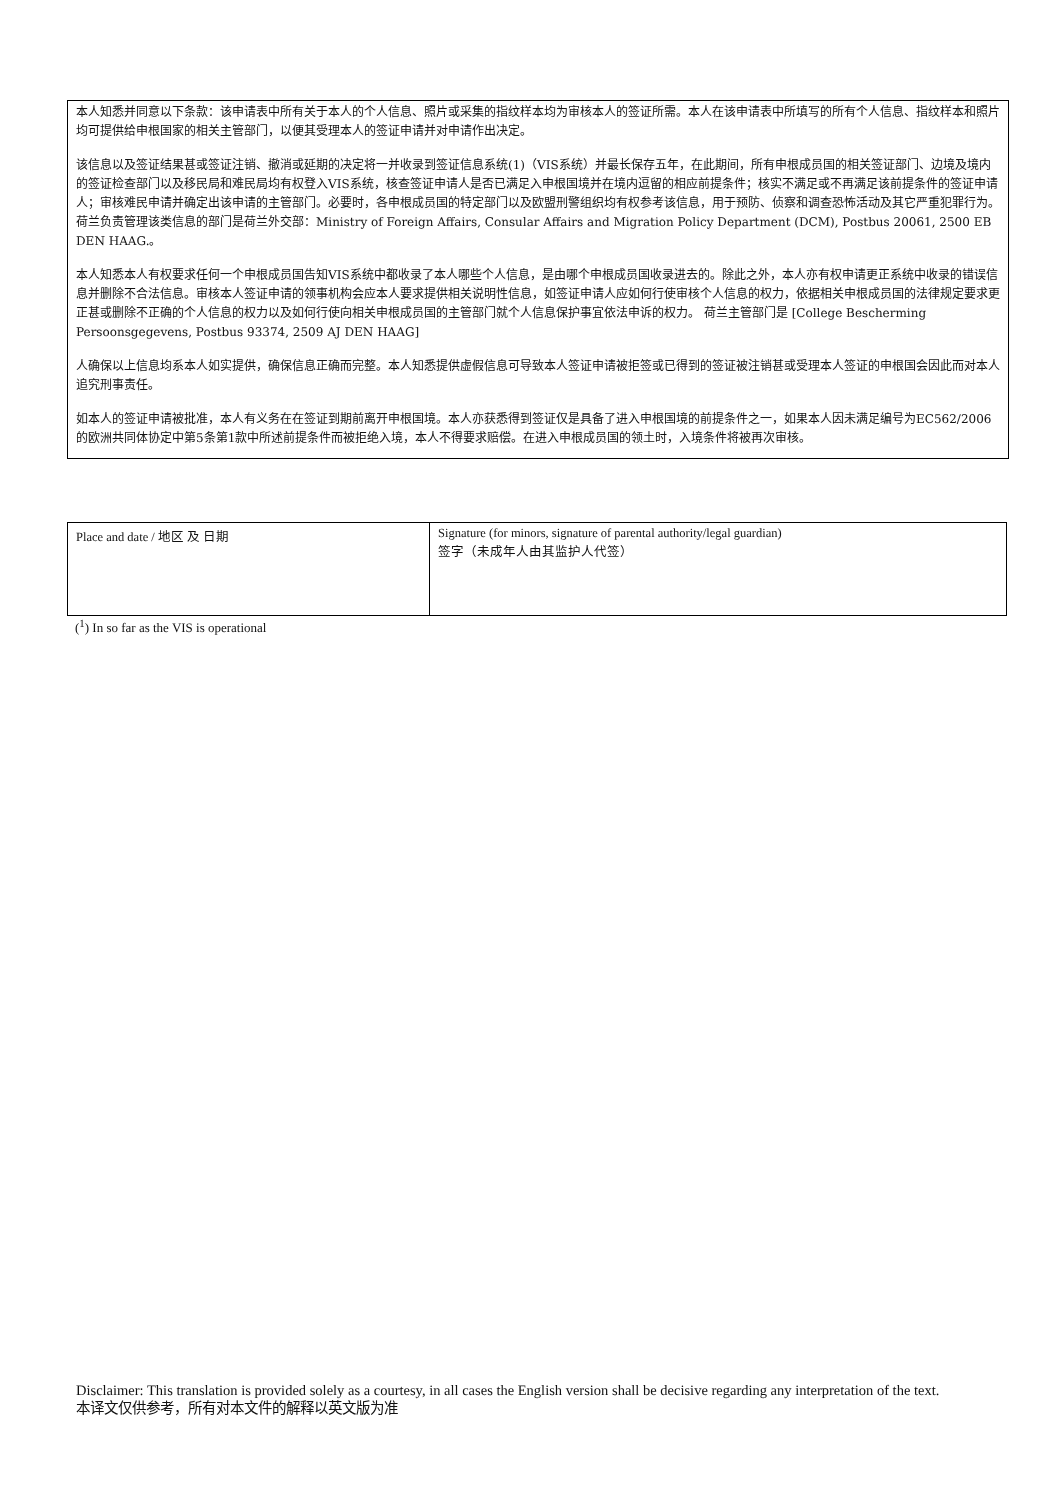本人知悉并同意以下条款：该申请表中所有关于本人的个人信息、照片或采集的指纹样本均为审核本人的签证所需。本人在该申请表中所填写的所有个人信息、指纹样本和照片均可提供给申根国家的相关主管部门，以便其受理本人的签证申请并对申请作出决定。
该信息以及签证结果甚或签证注销、撤消或延期的决定将一并收录到签证信息系统(1)（VIS系统）并最长保存五年，在此期间，所有申根成员国的相关签证部门、边境及境内的签证检查部门以及移民局和难民局均有权登入VIS系统，核查签证申请人是否已满足入申根国境并在境内逗留的相应前提条件；核实不满足或不再满足该前提条件的签证申请人；审核难民申请并确定出该申请的主管部门。必要时，各申根成员国的特定部门以及欧盟刑警组织均有权参考该信息，用于预防、侦察和调查恐怖活动及其它严重犯罪行为。荷兰负责管理该类信息的部门是荷兰外交部：Ministry of Foreign Affairs, Consular Affairs and Migration Policy Department (DCM), Postbus 20061, 2500 EB DEN HAAG.。
本人知悉本人有权要求任何一个申根成员国告知VIS系统中都收录了本人哪些个人信息，是由哪个申根成员国收录进去的。除此之外，本人亦有权申请更正系统中收录的错误信息并删除不合法信息。审核本人签证申请的领事机构会应本人要求提供相关说明性信息，如签证申请人应如何行使审核个人信息的权力，依据相关申根成员国的法律规定要求更正甚或删除不正确的个人信息的权力以及如何行使向相关申根成员国的主管部门就个人信息保护事宜依法申诉的权力。 荷兰主管部门是 [College Bescherming Persoonsgegevens, Postbus 93374, 2509 AJ DEN HAAG]
人确保以上信息均系本人如实提供，确保信息正确而完整。本人知悉提供虚假信息可导致本人签证申请被拒签或已得到的签证被注销甚或受理本人签证的申根国会因此而对本人追究刑事责任。
如本人的签证申请被批准，本人有义务在在签证到期前离开申根国境。本人亦获悉得到签证仅是具备了进入申根国境的前提条件之一，如果本人因未满足编号为EC562/2006的欧洲共同体协定中第5条第1款中所述前提条件而被拒绝入境，本人不得要求赔偿。在进入申根成员国的领土时，入境条件将被再次审核。
| Place and date / 地区 及 日期 | Signature (for minors, signature of parental authority/legal guardian) 签字（未成年人由其监护人代签） |
(<sup>1</sup>) In so far as the VIS is operational
Disclaimer: This translation is provided solely as a courtesy, in all cases the English version shall be decisive regarding any interpretation of the text.
本译文仅供参考，所有对本文件的解释以英文版为准